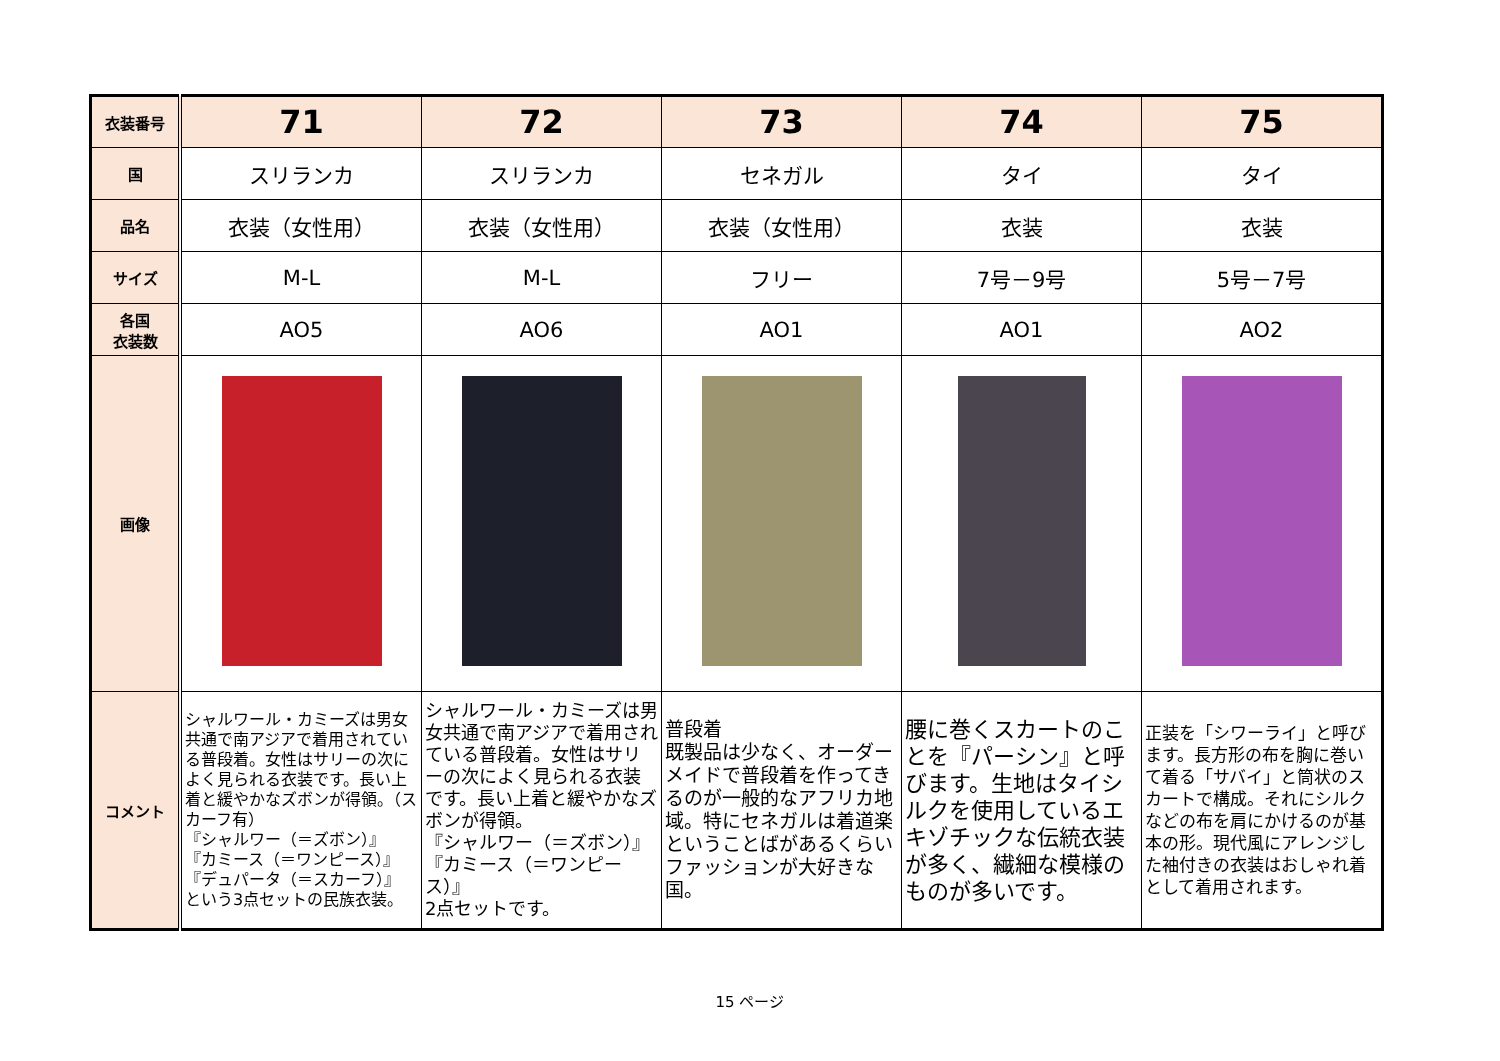| 衣装番号 | 71 | 72 | 73 | 74 | 75 |
| 国 | スリランカ | スリランカ | セネガル | タイ | タイ |
| 品名 | 衣装（女性用） | 衣装（女性用） | 衣装（女性用） | 衣装 | 衣装 |
| サイズ | M-L | M-L | フリー | 7号－9号 | 5号－7号 |
| 各国 衣装数 | AO5 | AO6 | AO1 | AO1 | AO2 |
| 画像 | | | | | |
| コメント | シャルワール・カミーズは男女共通で南アジアで着用されている普段着。女性はサリーの次によく見られる衣装です。長い上着と緩やかなズボンが得領。（スカーフ有） 『シャルワー（＝ズボン）』 『カミース（＝ワンピース）』 『デュパータ（＝スカーフ）』 という3点セットの民族衣装。 | シャルワール・カミーズは男女共通で南アジアで着用されている普段着。女性はサリーの次によく見られる衣装です。長い上着と緩やかなズボンが得領。 『シャルワー（＝ズボン）』 『カミース（＝ワンピース）』 2点セットです。 | 普段着 既製品は少なく、オーダーメイドで普段着を作ってきるのが一般的なアフリカ地域。特にセネガルは着道楽ということばがあるくらいファッションが大好きな国。 | 腰に巻くスカートのことを『パーシン』と呼びます。生地はタイシルクを使用しているエキゾチックな伝統衣装が多く、繊細な模様のものが多いです。 | 正装を「シワーライ」と呼びます。長方形の布を胸に巻いて着る「サバイ」と筒状のスカートで構成。それにシルクなどの布を肩にかけるのが基本の形。現代風にアレンジした袖付きの衣装はおしゃれ着として着用されます。 |
15 ページ